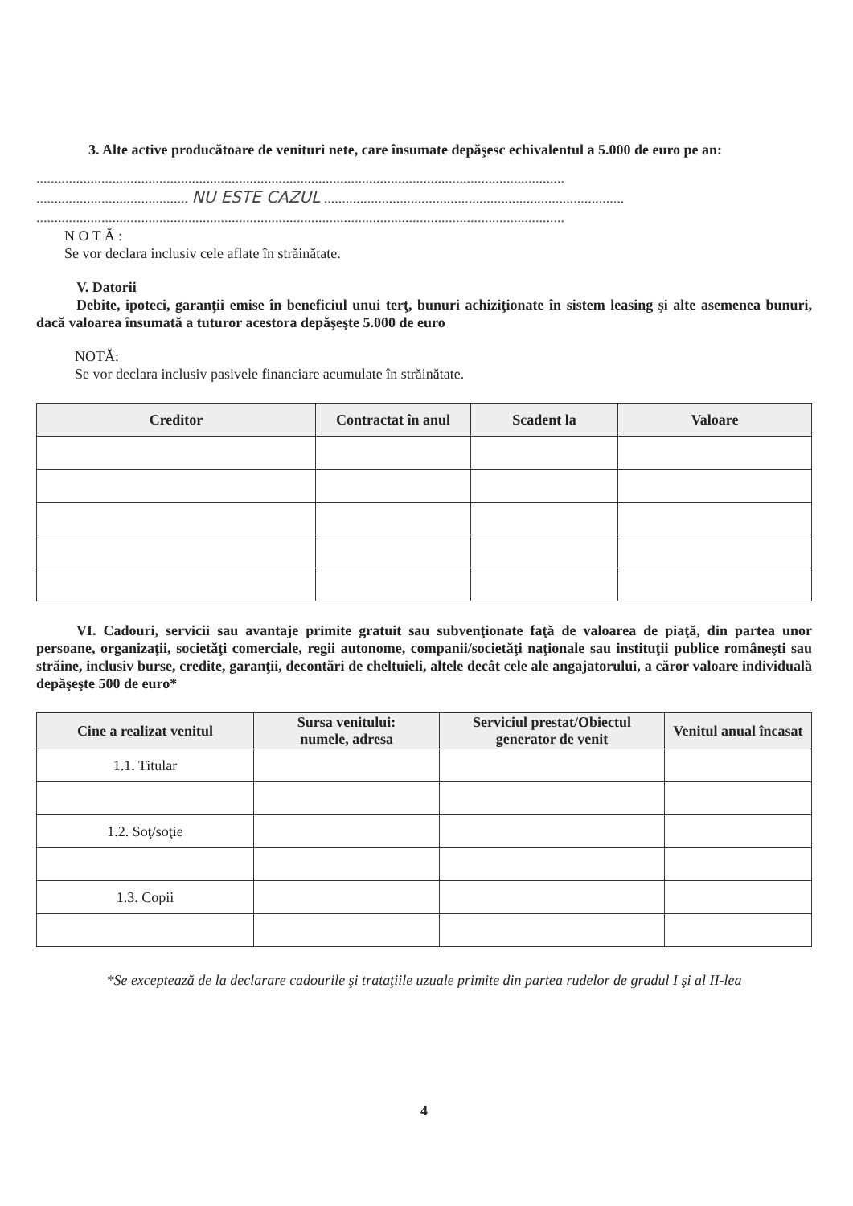3. Alte active producătoare de venituri nete, care însumate depăşesc echivalentul a 5.000 de euro pe an:
..................................................................................................................................................
.......................................... NU ESTE CAZUL ...................................................................................
..................................................................................................................................................
N O T Ă :
Se vor declara inclusiv cele aflate în străinătate.
V. Datorii
Debite, ipoteci, garanţii emise în beneficiul unui terţ, bunuri achiziţionate în sistem leasing şi alte asemenea bunuri, dacă valoarea însumată a tuturor acestora depăşeşte 5.000 de euro
NOTĂ:
Se vor declara inclusiv pasivele financiare acumulate în străinătate.
| Creditor | Contractat în anul | Scadent la | Valoare |
| --- | --- | --- | --- |
VI. Cadouri, servicii sau avantaje primite gratuit sau subvenţionate faţă de valoarea de piaţă, din partea unor persoane, organizaţii, societăţi comerciale, regii autonome, companii/societăţi naţionale sau instituţii publice româneşti sau străine, inclusiv burse, credite, garanţii, decontări de cheltuieli, altele decât cele ale angajatorului, a căror valoare individuală depăşeşte 500 de euro*
| Cine a realizat venitul | Sursa venitului: numele, adresa | Serviciul prestat/Obiectul generator de venit | Venitul anual încasat |
| --- | --- | --- | --- |
| 1.1. Titular | | | |
| 1.2. Soţ/soţie | | | |
| 1.3. Copii | | | |
*Se exceptează de la declarare cadourile şi trataţiile uzuale primite din partea rudelor de gradul I şi al II-lea
4